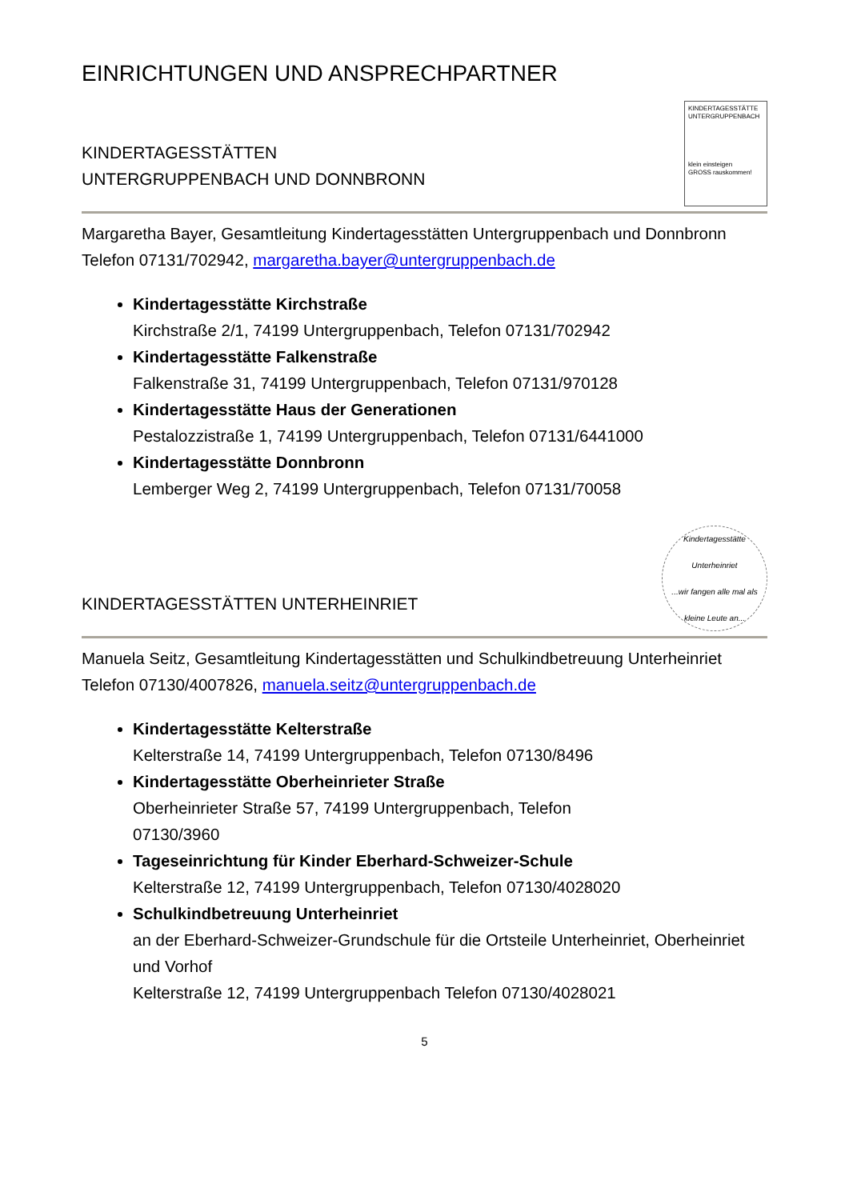EINRICHTUNGEN UND ANSPRECHPARTNER
KINDERTAGESSTÄTTEN
UNTERGRUPPENBACH UND DONNBRONN
KINDERTAGESSTÄTTE UNTERGRUPPENBACH
klein einsteigen
GROSS rauskommen!
Margaretha Bayer, Gesamtleitung Kindertagesstätten Untergruppenbach und Donnbronn
Telefon 07131/702942, margaretha.bayer@untergruppenbach.de
Kindertagesstätte Kirchstraße
Kirchstraße 2/1, 74199 Untergruppenbach, Telefon 07131/702942
Kindertagesstätte Falkenstraße
Falkenstraße 31, 74199 Untergruppenbach, Telefon 07131/970128
Kindertagesstätte Haus der Generationen
Pestalozzistraße 1, 74199 Untergruppenbach, Telefon 07131/6441000
Kindertagesstätte Donnbronn
Lemberger Weg 2, 74199 Untergruppenbach, Telefon 07131/70058
KINDERTAGESSTÄTTEN UNTERHEINRIET
Kindertagesstätte Unterheinriet
...wir fangen alle mal als kleine Leute an...
Manuela Seitz, Gesamtleitung Kindertagesstätten und Schulkindbetreuung Unterheinriet
Telefon 07130/4007826, manuela.seitz@untergruppenbach.de
Kindertagesstätte Kelterstraße
Kelterstraße 14, 74199 Untergruppenbach, Telefon 07130/8496
Kindertagesstätte Oberheinrieter Straße
Oberheinrieter Straße 57, 74199 Untergruppenbach, Telefon
07130/3960
Tageseinrichtung für Kinder Eberhard-Schweizer-Schule
Kelterstraße 12, 74199 Untergruppenbach, Telefon 07130/4028020
Schulkindbetreuung Unterheinriet
an der Eberhard-Schweizer-Grundschule für die Ortsteile Unterheinriet, Oberheinriet und Vorhof
Kelterstraße 12, 74199 Untergruppenbach Telefon 07130/4028021
5